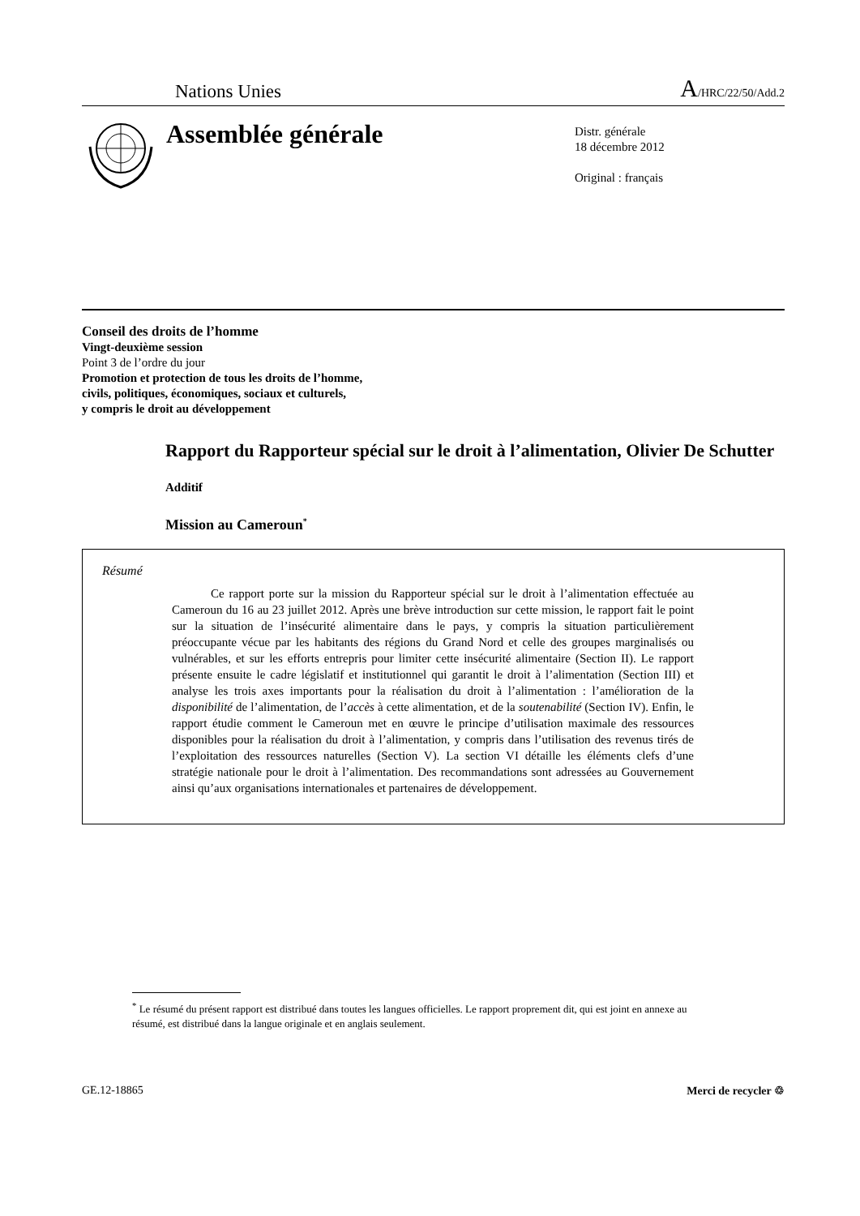Nations Unies A/HRC/22/50/Add.2
Assemblée générale
Distr. générale
18 décembre 2012
Original : français
Conseil des droits de l’homme
Vingt-deuxième session
Point 3 de l’ordre du jour
Promotion et protection de tous les droits de l’homme,
civils, politiques, économiques, sociaux et culturels,
y compris le droit au développement
Rapport du Rapporteur spécial sur le droit à l’alimentation, Olivier De Schutter
Additif
Mission au Cameroun<sup>*</sup>
Résumé
Ce rapport porte sur la mission du Rapporteur spécial sur le droit à l’alimentation effectuée au Cameroun du 16 au 23 juillet 2012. Après une brève introduction sur cette mission, le rapport fait le point sur la situation de l’insécurité alimentaire dans le pays, y compris la situation particulièrement préoccupante vécue par les habitants des régions du Grand Nord et celle des groupes marginalisés ou vulnérables, et sur les efforts entrepris pour limiter cette insécurité alimentaire (Section II). Le rapport présente ensuite le cadre législatif et institutionnel qui garantit le droit à l’alimentation (Section III) et analyse les trois axes importants pour la réalisation du droit à l’alimentation : l’amélioration de la disponibilité de l’alimentation, de l’accès à cette alimentation, et de la soutenabilité (Section IV). Enfin, le rapport étudie comment le Cameroun met en œuvre le principe d’utilisation maximale des ressources disponibles pour la réalisation du droit à l’alimentation, y compris dans l’utilisation des revenus tirés de l’exploitation des ressources naturelles (Section V). La section VI détaille les éléments clefs d’une stratégie nationale pour le droit à l’alimentation. Des recommandations sont adressées au Gouvernement ainsi qu’aux organisations internationales et partenaires de développement.
<sup>*</sup> Le résumé du présent rapport est distribué dans toutes les langues officielles. Le rapport proprement dit, qui est joint en annexe au résumé, est distribué dans la langue originale et en anglais seulement.
GE.12-18865 Merci de recycler ♲